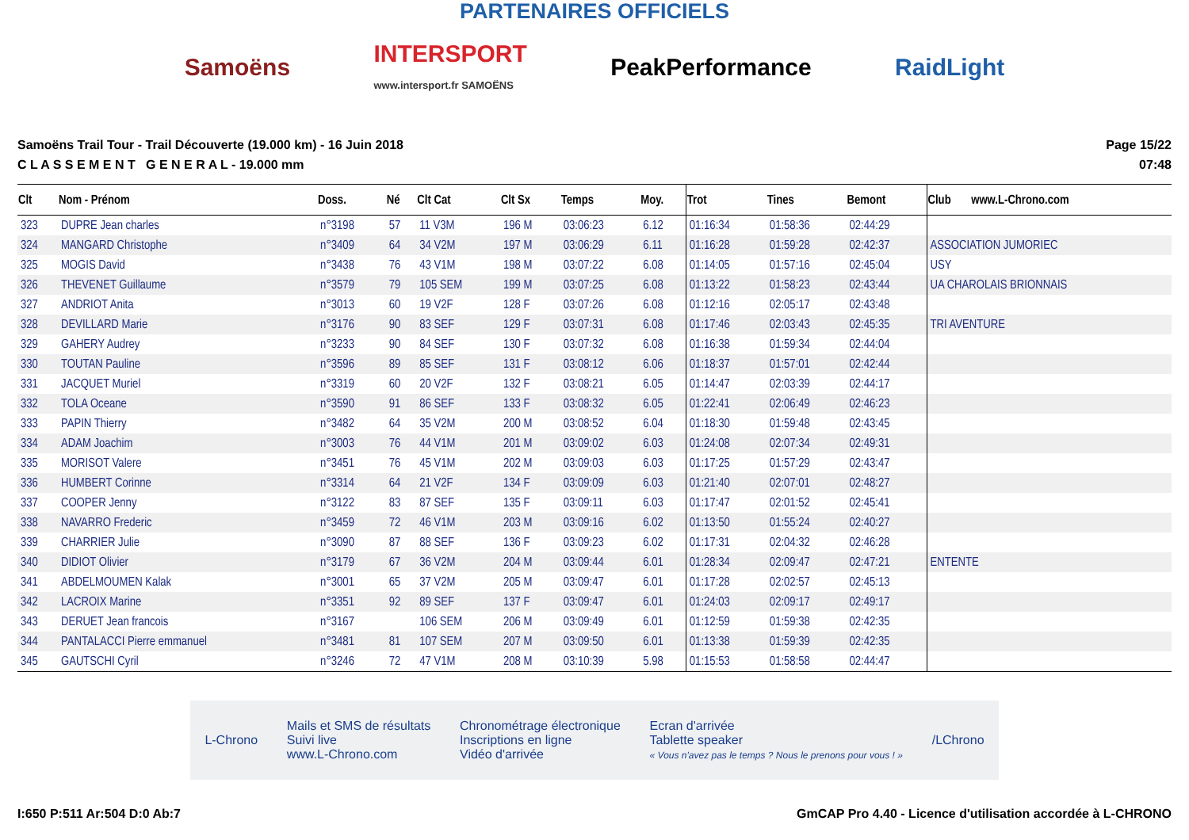PARTENAIRES OFFICIELS
Samoëns
INTERSPORT
www.intersport.fr SAMOËNS
PeakPerformance RaidLight
Samoëns Trail Tour - Trail Découverte (19.000 km) - 16 Juin 2018
C L A S S E M E N T G E N E R A L - 19.000 mm
Page 15/22
07:48
| Clt | Nom - Prénom | Doss. | Né | Clt Cat | Clt Sx | Temps | Moy. | Trot | Tines | Bemont | Club www.L-Chrono.com |
| --- | --- | --- | --- | --- | --- | --- | --- | --- | --- | --- | --- |
| 323 | DUPRE Jean charles | n°3198 | 57 | 11 V3M | 196 M | 03:06:23 | 6.12 | 01:16:34 | 01:58:36 | 02:44:29 | |
| 324 | MANGARD Christophe | n°3409 | 64 | 34 V2M | 197 M | 03:06:29 | 6.11 | 01:16:28 | 01:59:28 | 02:42:37 | ASSOCIATION JUMORIEC |
| 325 | MOGIS David | n°3438 | 76 | 43 V1M | 198 M | 03:07:22 | 6.08 | 01:14:05 | 01:57:16 | 02:45:04 | USY |
| 326 | THEVENET Guillaume | n°3579 | 79 | 105 SEM | 199 M | 03:07:25 | 6.08 | 01:13:22 | 01:58:23 | 02:43:44 | UA CHAROLAIS BRIONNAIS |
| 327 | ANDRIOT Anita | n°3013 | 60 | 19 V2F | 128 F | 03:07:26 | 6.08 | 01:12:16 | 02:05:17 | 02:43:48 | |
| 328 | DEVILLARD Marie | n°3176 | 90 | 83 SEF | 129 F | 03:07:31 | 6.08 | 01:17:46 | 02:03:43 | 02:45:35 | TRI AVENTURE |
| 329 | GAHERY Audrey | n°3233 | 90 | 84 SEF | 130 F | 03:07:32 | 6.08 | 01:16:38 | 01:59:34 | 02:44:04 | |
| 330 | TOUTAN Pauline | n°3596 | 89 | 85 SEF | 131 F | 03:08:12 | 6.06 | 01:18:37 | 01:57:01 | 02:42:44 | |
| 331 | JACQUET Muriel | n°3319 | 60 | 20 V2F | 132 F | 03:08:21 | 6.05 | 01:14:47 | 02:03:39 | 02:44:17 | |
| 332 | TOLA Oceane | n°3590 | 91 | 86 SEF | 133 F | 03:08:32 | 6.05 | 01:22:41 | 02:06:49 | 02:46:23 | |
| 333 | PAPIN Thierry | n°3482 | 64 | 35 V2M | 200 M | 03:08:52 | 6.04 | 01:18:30 | 01:59:48 | 02:43:45 | |
| 334 | ADAM Joachim | n°3003 | 76 | 44 V1M | 201 M | 03:09:02 | 6.03 | 01:24:08 | 02:07:34 | 02:49:31 | |
| 335 | MORISOT Valere | n°3451 | 76 | 45 V1M | 202 M | 03:09:03 | 6.03 | 01:17:25 | 01:57:29 | 02:43:47 | |
| 336 | HUMBERT Corinne | n°3314 | 64 | 21 V2F | 134 F | 03:09:09 | 6.03 | 01:21:40 | 02:07:01 | 02:48:27 | |
| 337 | COOPER Jenny | n°3122 | 83 | 87 SEF | 135 F | 03:09:11 | 6.03 | 01:17:47 | 02:01:52 | 02:45:41 | |
| 338 | NAVARRO Frederic | n°3459 | 72 | 46 V1M | 203 M | 03:09:16 | 6.02 | 01:13:50 | 01:55:24 | 02:40:27 | |
| 339 | CHARRIER Julie | n°3090 | 87 | 88 SEF | 136 F | 03:09:23 | 6.02 | 01:17:31 | 02:04:32 | 02:46:28 | |
| 340 | DIDIOT Olivier | n°3179 | 67 | 36 V2M | 204 M | 03:09:44 | 6.01 | 01:28:34 | 02:09:47 | 02:47:21 | ENTENTE |
| 341 | ABDELMOUMEN Kalak | n°3001 | 65 | 37 V2M | 205 M | 03:09:47 | 6.01 | 01:17:28 | 02:02:57 | 02:45:13 | |
| 342 | LACROIX Marine | n°3351 | 92 | 89 SEF | 137 F | 03:09:47 | 6.01 | 01:24:03 | 02:09:17 | 02:49:17 | |
| 343 | DERUET Jean francois | n°3167 | | 106 SEM | 206 M | 03:09:49 | 6.01 | 01:12:59 | 01:59:38 | 02:42:35 | |
| 344 | PANTALACCI Pierre emmanuel | n°3481 | 81 | 107 SEM | 207 M | 03:09:50 | 6.01 | 01:13:38 | 01:59:39 | 02:42:35 | |
| 345 | GAUTSCHI Cyril | n°3246 | 72 | 47 V1M | 208 M | 03:10:39 | 5.98 | 01:15:53 | 01:58:58 | 02:44:47 | |
L-Chrono
Mails et SMS de résultats
Suivi live
www.L-Chrono.com
Chronométrage électronique
Inscriptions en ligne
Vidéo d'arrivée
Ecran d'arrivée
Tablette speaker
« Vous n'avez pas le temps ? Nous le prenons pour vous ! »
/LChrono
I:650 P:511 Ar:504 D:0 Ab:7 GmCAP Pro 4.40 - Licence d'utilisation accordée à L-CHRONO